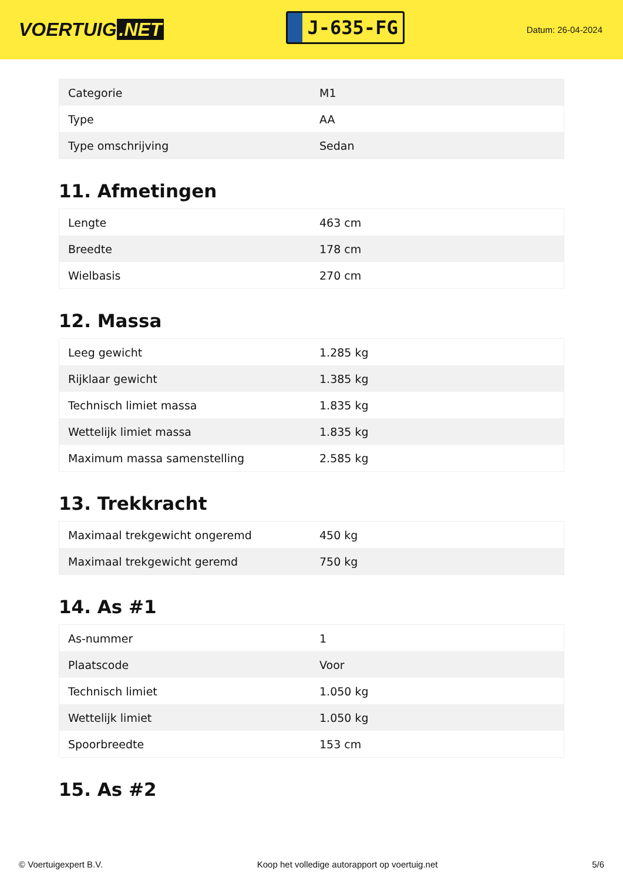VOERTUIG.NET
J-635-FG
Datum: 26-04-2024
| Categorie | M1 |
| Type | AA |
| Type omschrijving | Sedan |
11. Afmetingen
| Lengte | 463 cm |
| Breedte | 178 cm |
| Wielbasis | 270 cm |
12. Massa
| Leeg gewicht | 1.285 kg |
| Rijklaar gewicht | 1.385 kg |
| Technisch limiet massa | 1.835 kg |
| Wettelijk limiet massa | 1.835 kg |
| Maximum massa samenstelling | 2.585 kg |
13. Trekkracht
| Maximaal trekgewicht ongeremd | 450 kg |
| Maximaal trekgewicht geremd | 750 kg |
14. As #1
| As-nummer | 1 |
| Plaatscode | Voor |
| Technisch limiet | 1.050 kg |
| Wettelijk limiet | 1.050 kg |
| Spoorbreedte | 153 cm |
15. As #2
© Voertuigexpert B.V. Koop het volledige autorapport op voertuig.net 5/6